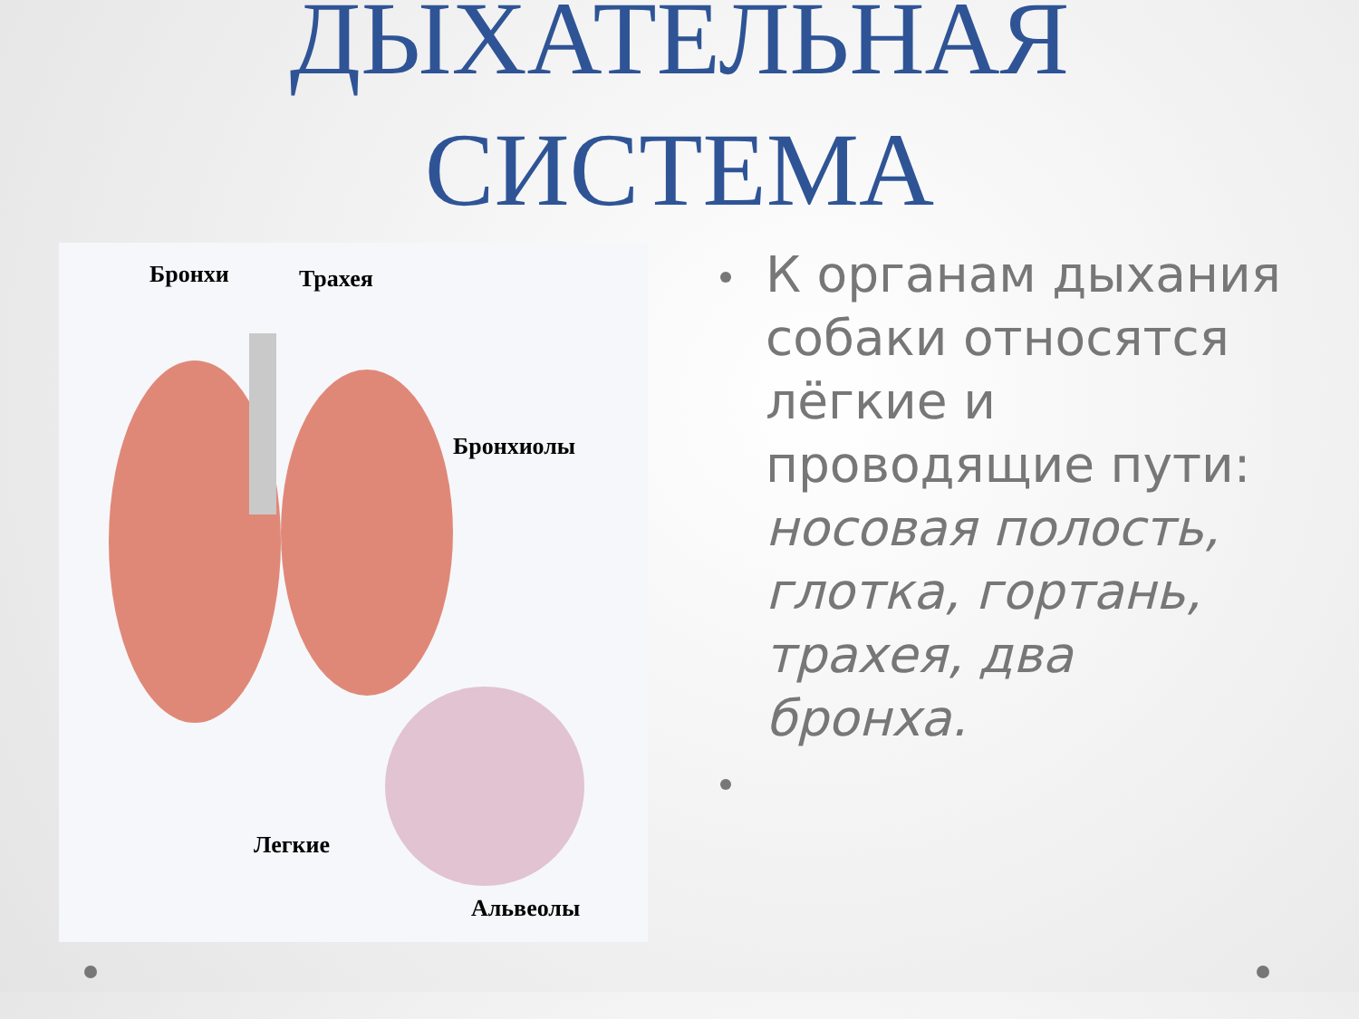ДЫХАТЕЛЬНАЯ
СИСТЕМА
Бронхи Трахея
Бронхиолы
Легкие
Альвеолы
К органам дыхания собаки относятся лёгкие и проводящие пути: носовая полость, глотка, гортань, трахея, два бронха.